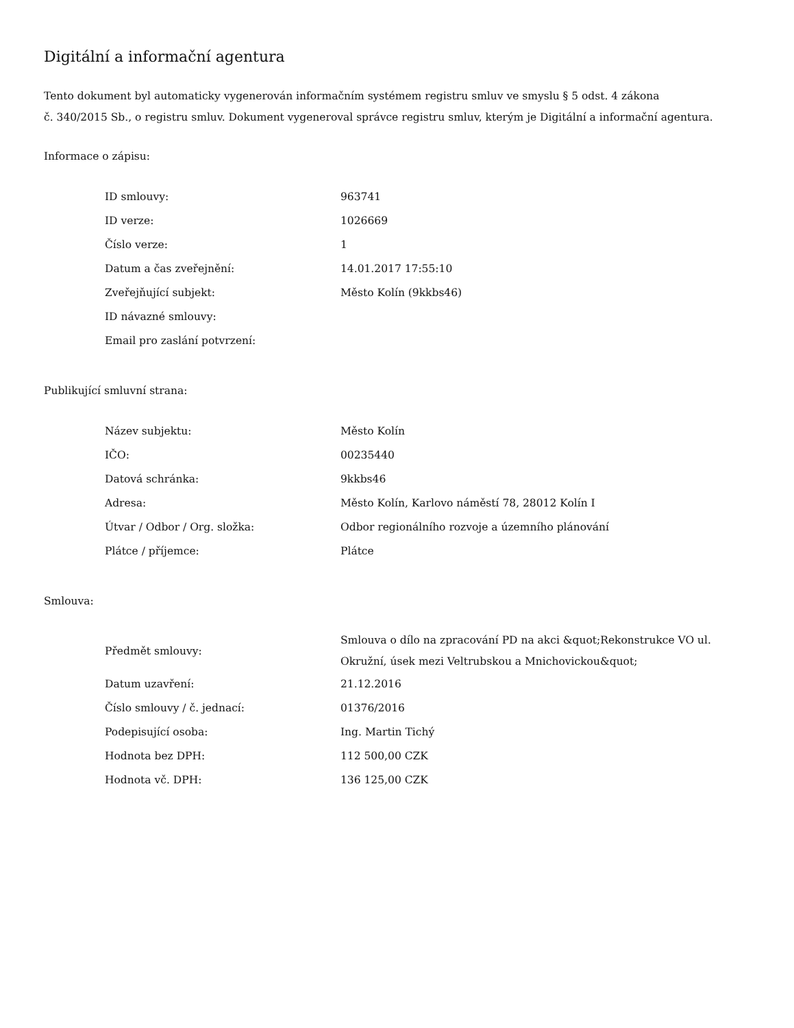Digitální a informační agentura
Tento dokument byl automaticky vygenerován informačním systémem registru smluv ve smyslu § 5 odst. 4 zákona
č. 340/2015 Sb., o registru smluv. Dokument vygeneroval správce registru smluv, kterým je Digitální a informační agentura.
Informace o zápisu:
| ID smlouvy: | 963741 |
| ID verze: | 1026669 |
| Číslo verze: | 1 |
| Datum a čas zveřejnění: | 14.01.2017 17:55:10 |
| Zveřejňující subjekt: | Město Kolín (9kkbs46) |
| ID návazné smlouvy: | |
| Email pro zaslání potvrzení: | |
Publikující smluvní strana:
| Název subjektu: | Město Kolín |
| IČO: | 00235440 |
| Datová schránka: | 9kkbs46 |
| Adresa: | Město Kolín, Karlovo náměstí 78, 28012 Kolín I |
| Útvar / Odbor / Org. složka: | Odbor regionálního rozvoje a územního plánování |
| Plátce / příjemce: | Plátce |
Smlouva:
| Předmět smlouvy: | Smlouva o dílo na zpracování PD na akci &quot;Rekonstrukce VO ul. Okružní, úsek mezi Veltrubskou a Mnichovickou&quot; |
| Datum uzavření: | 21.12.2016 |
| Číslo smlouvy / č. jednací: | 01376/2016 |
| Podepisující osoba: | Ing. Martin Tichý |
| Hodnota bez DPH: | 112 500,00 CZK |
| Hodnota vč. DPH: | 136 125,00 CZK |